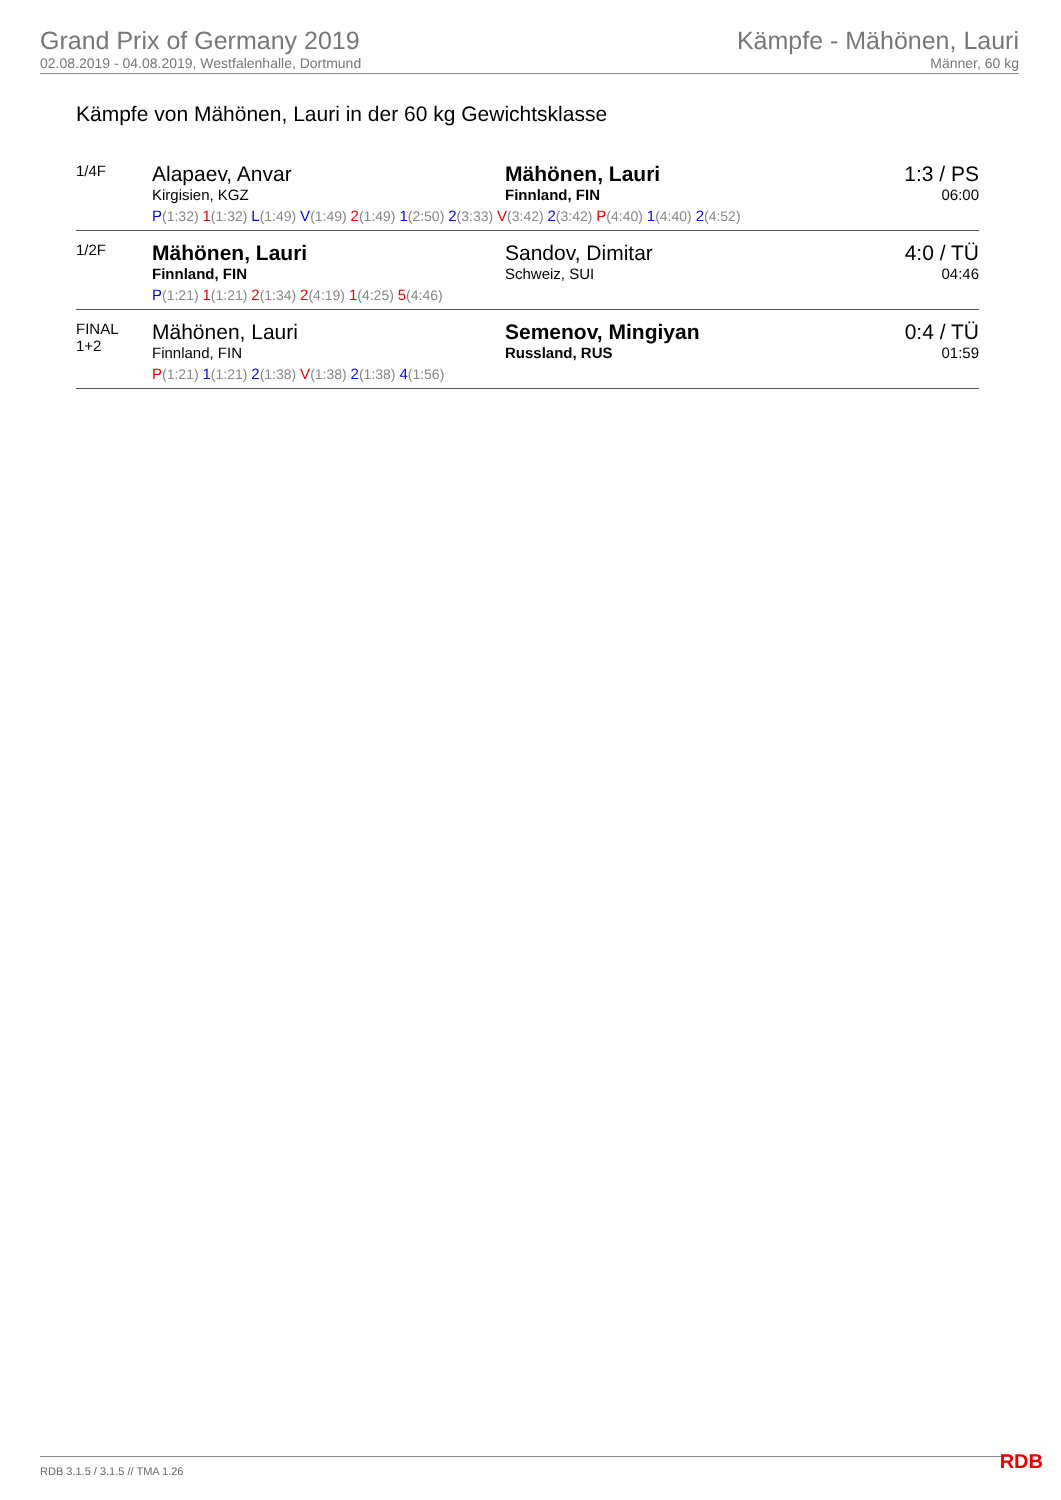Grand Prix of Germany 2019
02.08.2019 - 04.08.2019, Westfalenhalle, Dortmund
Kämpfe - Mähönen, Lauri
Männer, 60 kg
Kämpfe von Mähönen, Lauri in der 60 kg Gewichtsklasse
| 1/4F | Alapaev, Anvar Kirgisien, KGZ | Mähönen, Lauri Finnland, FIN | 1:3 / PS 06:00 |
| | P (1:32) 1 (1:32) L (1:49) V (1:49) 2 (1:49) 1 (2:50) 2 (3:33) V (3:42) 2 (3:42) P (4:40) 1 (4:40) 2 (4:52) | | |
| 1/2F | Mähönen, Lauri Finnland, FIN | Sandov, Dimitar Schweiz, SUI | 4:0 / TÜ 04:46 |
| | P (1:21) 1 (1:21) 2 (1:34) 2 (4:19) 1 (4:25) 5 (4:46) | | |
| FINAL 1+2 | Mähönen, Lauri Finnland, FIN | Semenov, Mingiyan Russland, RUS | 0:4 / TÜ 01:59 |
| | P (1:21) 1 (1:21) 2 (1:38) V (1:38) 2 (1:38) 4 (1:56) | | |
RDB 3.1.5 / 3.1.5 // TMA 1.26 RDB